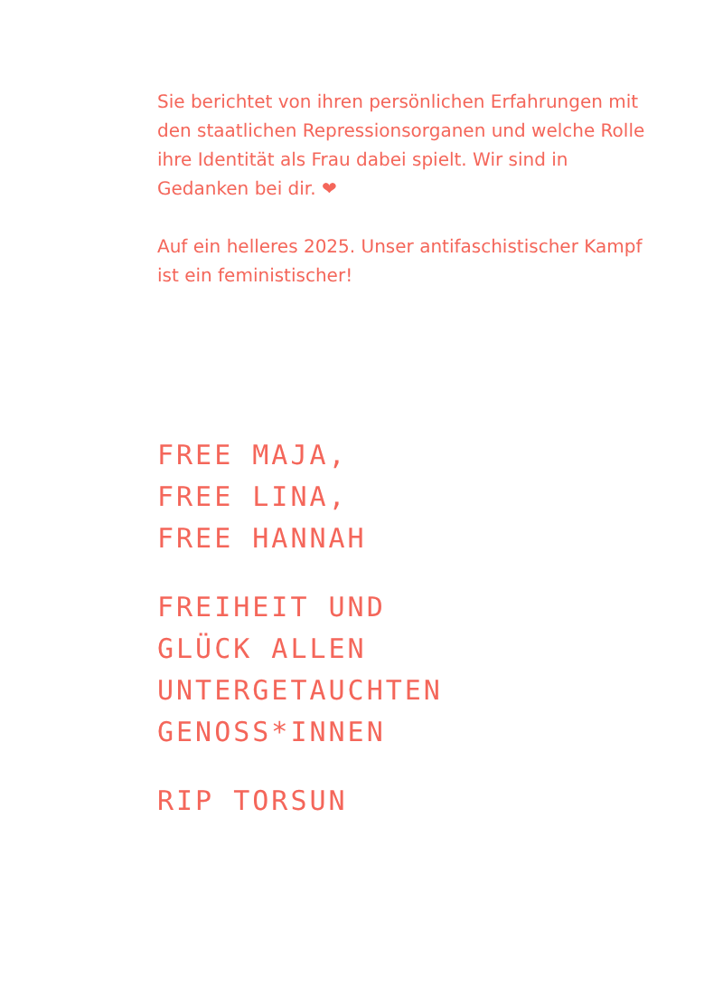Sie berichtet von ihren persönlichen Erfahrungen mit den staatlichen Repressionsorganen und welche Rolle ihre Identität als Frau dabei spielt. Wir sind in Gedanken bei dir. ❤
Auf ein helleres 2025. Unser antifaschistischer Kampf ist ein feministischer!
FREE MAJA,
FREE LINA,
FREE HANNAH
FREIHEIT UND
GLÜCK ALLEN
UNTERGETAUCHTEN
GENOSS*INNEN
RIP TORSUN